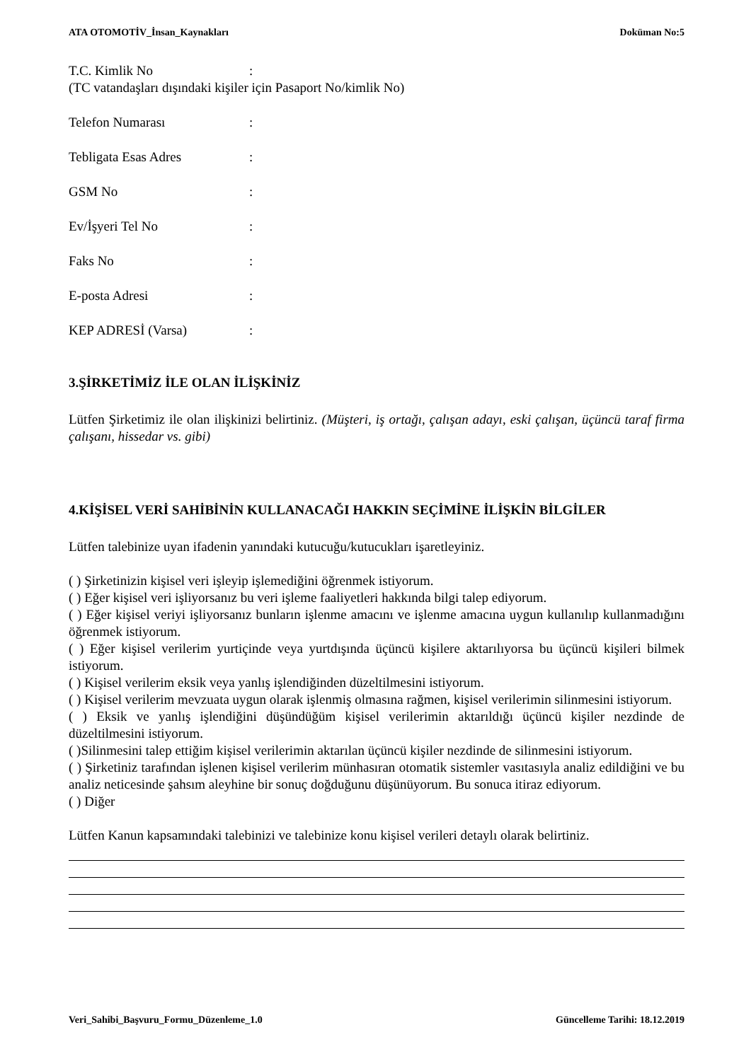ATA OTOMOTİV_İnsan_Kaynakları Doküman No:5
T.C. Kimlik No:
(TC vatandaşları dışındaki kişiler için Pasaport No/kimlik No)
Telefon Numarası:
Tebligata Esas Adres:
GSM No:
Ev/İşyeri Tel No:
Faks No:
E-posta Adresi:
KEP ADRESİ (Varsa):
3.ŞİRKETİMİZ İLE OLAN İLİŞKİNİZ
Lütfen Şirketimiz ile olan ilişkinizi belirtiniz. (Müşteri, iş ortağı, çalışan adayı, eski çalışan, üçüncü taraf firma çalışanı, hissedar vs. gibi)
4.KİŞİSEL VERİ SAHİBİNİN KULLANACAĞI HAKKIN SEÇİMİNE İLİŞKİN BİLGİLER
Lütfen talebinize uyan ifadenin yanındaki kutucuğu/kutucukları işaretleyiniz.
( ) Şirketinizin kişisel veri işleyip işlemediğini öğrenmek istiyorum.
( ) Eğer kişisel veri işliyorsanız bu veri işleme faaliyetleri hakkında bilgi talep ediyorum.
( ) Eğer kişisel veriyi işliyorsanız bunların işlenme amacını ve işlenme amacına uygun kullanılıp kullanmadığını öğrenmek istiyorum.
( ) Eğer kişisel verilerim yurtiçinde veya yurtdışında üçüncü kişilere aktarılıyorsa bu üçüncü kişileri bilmek istiyorum.
( ) Kişisel verilerim eksik veya yanlış işlendiğinden düzeltilmesini istiyorum.
( ) Kişisel verilerim mevzuata uygun olarak işlenmiş olmasına rağmen, kişisel verilerimin silinmesini istiyorum.
( ) Eksik ve yanlış işlendiğini düşündüğüm kişisel verilerimin aktarıldığı üçüncü kişiler nezdinde de düzeltilmesini istiyorum.
( )Silinmesini talep ettiğim kişisel verilerimin aktarılan üçüncü kişiler nezdinde de silinmesini istiyorum.
( ) Şirketiniz tarafından işlenen kişisel verilerim münhasıran otomatik sistemler vasıtasıyla analiz edildiğini ve bu analiz neticesinde şahsım aleyhine bir sonuç doğduğunu düşünüyorum. Bu sonuca itiraz ediyorum.
( ) Diğer
Lütfen Kanun kapsamındaki talebinizi ve talebinize konu kişisel verileri detaylı olarak belirtiniz.
Veri_Sahibi_Başvuru_Formu_Düzenleme_1.0 Güncelleme Tarihi: 18.12.2019